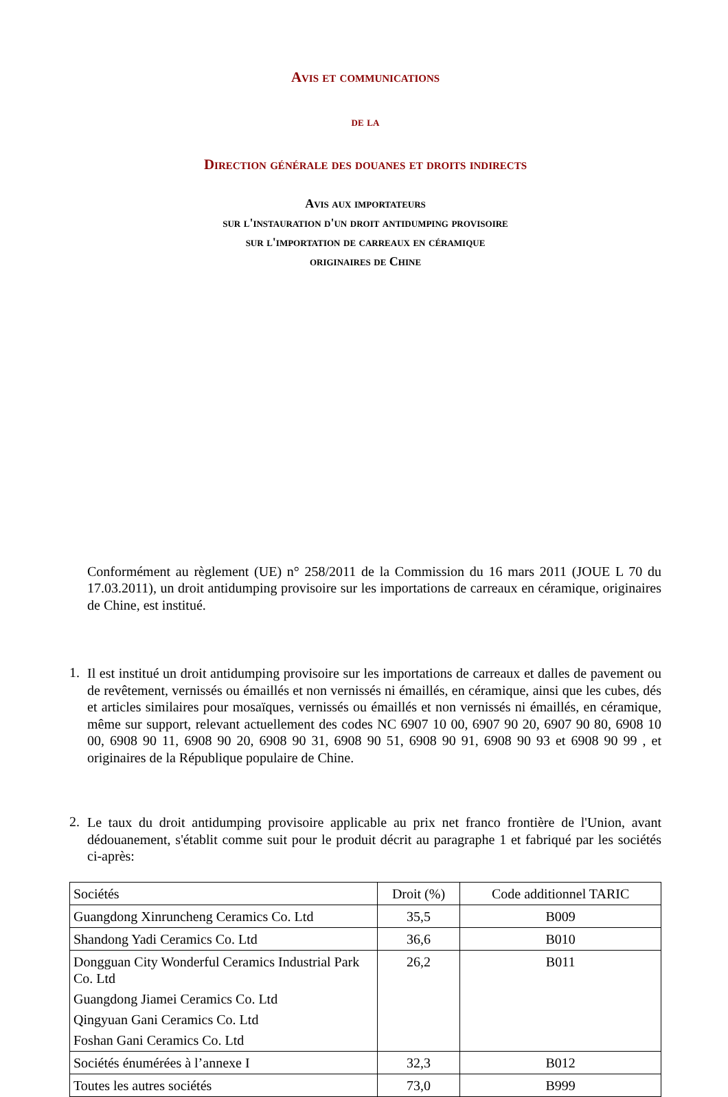Avis et communications
de la
Direction générale des douanes et droits indirects
Avis aux importateurs
sur l'instauration d'un droit antidumping provisoire
sur l'importation de carreaux en céramique
originaires de Chine
Conformément au règlement (UE) n° 258/2011 de la Commission du 16 mars 2011 (JOUE L 70 du 17.03.2011), un droit antidumping provisoire sur les importations de carreaux en céramique, originaires de Chine, est institué.
1.
Il est institué un droit antidumping provisoire sur les importations de carreaux et dalles de pavement ou de revêtement, vernissés ou émaillés et non vernissés ni émaillés, en céramique, ainsi que les cubes, dés et articles similaires pour mosaïques, vernissés ou émaillés et non vernissés ni émaillés, en céramique, même sur support, relevant actuellement des codes NC 6907 10 00, 6907 90 20, 6907 90 80, 6908 10 00, 6908 90 11, 6908 90 20, 6908 90 31, 6908 90 51, 6908 90 91, 6908 90 93 et 6908 90 99 , et originaires de la République populaire de Chine.
2.
Le taux du droit antidumping provisoire applicable au prix net franco frontière de l'Union, avant dédouanement, s'établit comme suit pour le produit décrit au paragraphe 1 et fabriqué par les sociétés ci-après:
| Sociétés | Droit (%) | Code additionnel TARIC |
| Guangdong Xinruncheng Ceramics Co. Ltd | 35,5 | B009 |
| Shandong Yadi Ceramics Co. Ltd | 36,6 | B010 |
| Dongguan City Wonderful Ceramics Industrial Park Co. Ltd Guangdong Jiamei Ceramics Co. Ltd Qingyuan Gani Ceramics Co. Ltd Foshan Gani Ceramics Co. Ltd | 26,2 | B011 |
| Sociétés énumérées à l’annexe I | 32,3 | B012 |
| Toutes les autres sociétés | 73,0 | B999 |